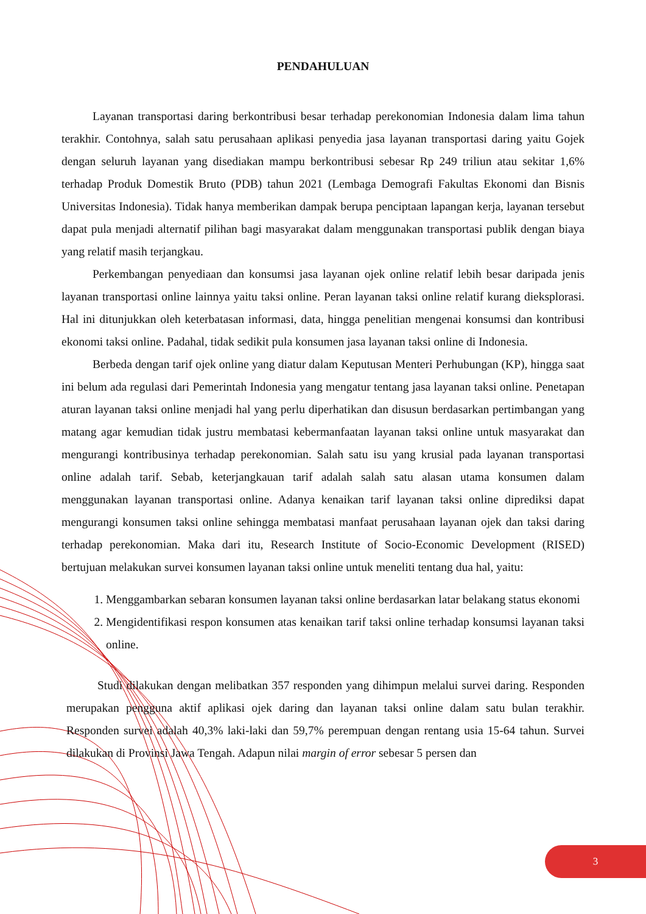PENDAHULUAN
Layanan transportasi daring berkontribusi besar terhadap perekonomian Indonesia dalam lima tahun terakhir. Contohnya, salah satu perusahaan aplikasi penyedia jasa layanan transportasi daring yaitu Gojek dengan seluruh layanan yang disediakan mampu berkontribusi sebesar Rp 249 triliun atau sekitar 1,6% terhadap Produk Domestik Bruto (PDB) tahun 2021 (Lembaga Demografi Fakultas Ekonomi dan Bisnis Universitas Indonesia). Tidak hanya memberikan dampak berupa penciptaan lapangan kerja, layanan tersebut dapat pula menjadi alternatif pilihan bagi masyarakat dalam menggunakan transportasi publik dengan biaya yang relatif masih terjangkau.
Perkembangan penyediaan dan konsumsi jasa layanan ojek online relatif lebih besar daripada jenis layanan transportasi online lainnya yaitu taksi online. Peran layanan taksi online relatif kurang dieksplorasi. Hal ini ditunjukkan oleh keterbatasan informasi, data, hingga penelitian mengenai konsumsi dan kontribusi ekonomi taksi online. Padahal, tidak sedikit pula konsumen jasa layanan taksi online di Indonesia.
Berbeda dengan tarif ojek online yang diatur dalam Keputusan Menteri Perhubungan (KP), hingga saat ini belum ada regulasi dari Pemerintah Indonesia yang mengatur tentang jasa layanan taksi online. Penetapan aturan layanan taksi online menjadi hal yang perlu diperhatikan dan disusun berdasarkan pertimbangan yang matang agar kemudian tidak justru membatasi kebermanfaatan layanan taksi online untuk masyarakat dan mengurangi kontribusinya terhadap perekonomian. Salah satu isu yang krusial pada layanan transportasi online adalah tarif. Sebab, keterjangkauan tarif adalah salah satu alasan utama konsumen dalam menggunakan layanan transportasi online. Adanya kenaikan tarif layanan taksi online diprediksi dapat mengurangi konsumen taksi online sehingga membatasi manfaat perusahaan layanan ojek dan taksi daring terhadap perekonomian. Maka dari itu, Research Institute of Socio-Economic Development (RISED) bertujuan melakukan survei konsumen layanan taksi online untuk meneliti tentang dua hal, yaitu:
1. Menggambarkan sebaran konsumen layanan taksi online berdasarkan latar belakang status ekonomi
2. Mengidentifikasi respon konsumen atas kenaikan tarif taksi online terhadap konsumsi layanan taksi online.
Studi dilakukan dengan melibatkan 357 responden yang dihimpun melalui survei daring. Responden merupakan pengguna aktif aplikasi ojek daring dan layanan taksi online dalam satu bulan terakhir. Responden survei adalah 40,3% laki-laki dan 59,7% perempuan dengan rentang usia 15-64 tahun. Survei dilakukan di Provinsi Jawa Tengah. Adapun nilai margin of error sebesar 5 persen dan
3